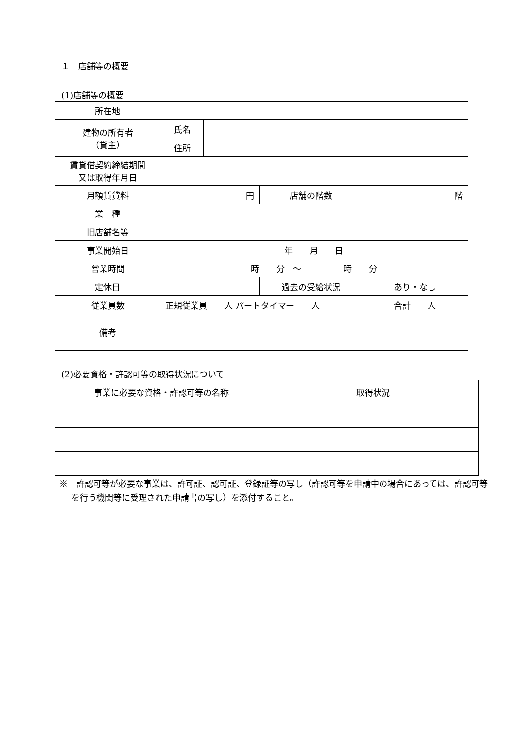１　店舗等の概要
(1)店舗等の概要
| 所在地 | | | | |
| 建物の所有者 （貸主） | 氏名 | | | |
| | 住所 | | | |
| 賃貸借契約締結期間 又は取得年月日 | | | | |
| 月額賃貸料 | 円 | | 店舗の階数 | 階 |
| 業 種 | | | | |
| 旧店舗名等 | | | | |
| 事業開始日 | 年 月 日 | | | |
| 営業時間 | 時 分 ～ 時 分 | | | |
| 定休日 | | | 過去の受給状況 | あり・なし |
| 従業員数 | 正規従業員 人 パートタイマー 人 | | | 合計 人 |
| 備考 | | | | |
(2)必要資格・許認可等の取得状況について
| 事業に必要な資格・許認可等の名称 | 取得状況 |
| --- | --- |
※　許認可等が必要な事業は、許可証、認可証、登録証等の写し（許認可等を申請中の場合にあっては、許認可等を行う機関等に受理された申請書の写し）を添付すること。